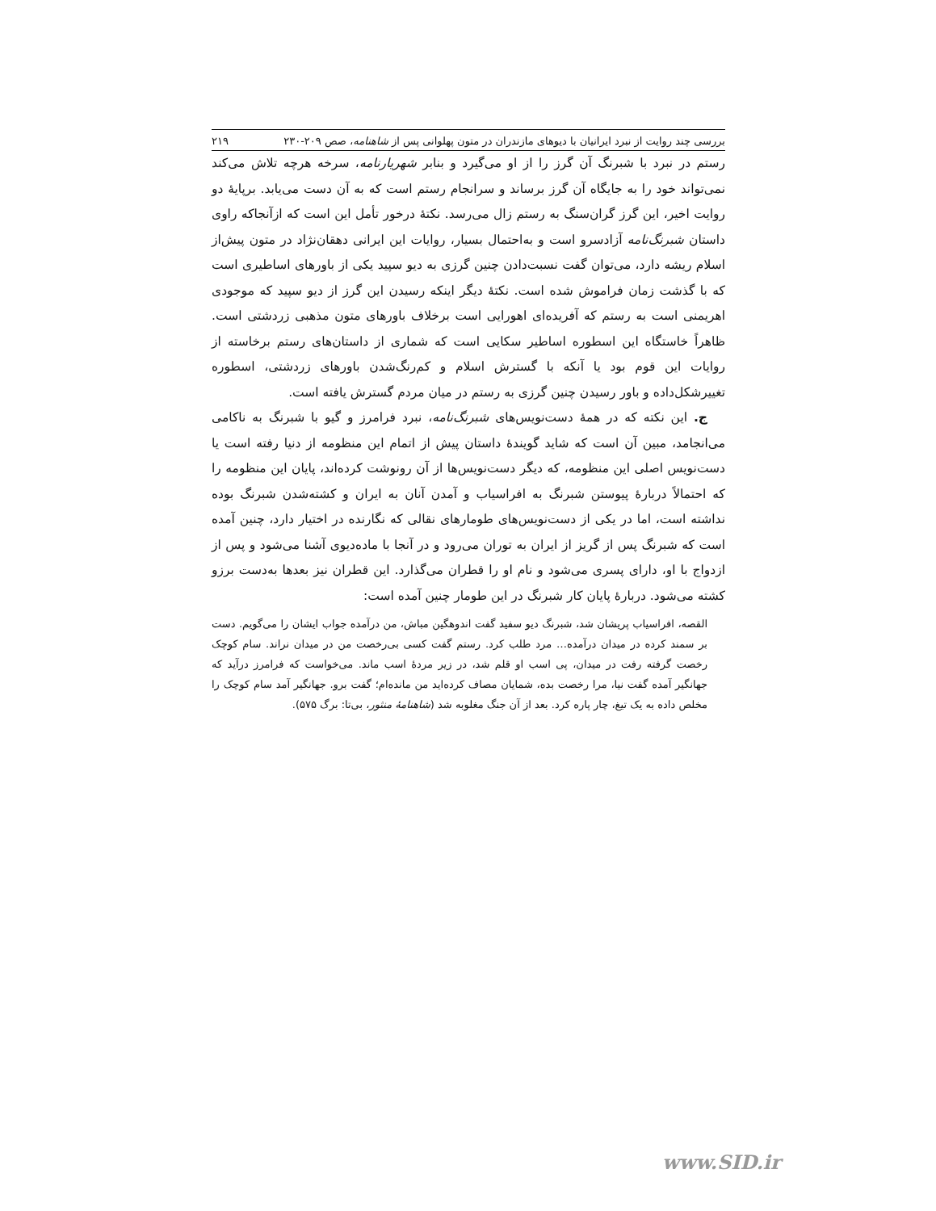بررسی چند روایت از نبرد ایرانیان با دیوهای مازندران در متون پهلوانی پس از شاهنامه، صص ۲۰۹-۲۳۰ ۲۱۹
رستم در نبرد با شبرنگ آن گرز را از او می‌گیرد و بنابر شهریارنامه، سرخه هرچه تلاش می‌کند نمی‌تواند خود را به جایگاه آن گرز برساند و سرانجام رستم است که به آن دست می‌یابد. برپایهٔ دو روایت اخیر، این گرز گران‌سنگ به رستم زال می‌رسد. نکتهٔ درخور تأمل این است که ازآنجاکه راوی داستان شبرنگ‌نامه آزادسرو است و به‌احتمال بسیار، روایات این ایرانی دهقان‌نژاد در متون پیش‌از اسلام ریشه دارد، می‌توان گفت نسبت‌دادن چنین گرزی به دیو سپید یکی از باورهای اساطیری است که با گذشت زمان فراموش شده است. نکتهٔ دیگر اینکه رسیدن این گرز از دیو سپید که موجودی اهریمنی است به رستم که آفریده‌ای اهورایی است برخلاف باورهای متون مذهبی زردشتی است. ظاهراً خاستگاه این اسطوره اساطیر سکایی است که شماری از داستان‌های رستم برخاسته از روایات این قوم بود یا آنکه با گسترش اسلام و کم‌رنگ‌شدن باورهای زردشتی، اسطوره تغییرشکل‌داده و باور رسیدن چنین گرزی به رستم در میان مردم گسترش یافته است.
ج. این نکته که در همهٔ دست‌نویس‌های شبرنگ‌نامه، نبرد فرامرز و گیو با شبرنگ به ناکامی می‌انجامد، مبین آن است که شاید گویندهٔ داستان پیش از اتمام این منظومه از دنیا رفته است یا دست‌نویس اصلی این منظومه، که دیگر دست‌نویس‌ها از آن رونوشت کرده‌اند، پایان این منظومه را که احتمالاً دربارهٔ پیوستن شبرنگ به افراسیاب و آمدن آنان به ایران و کشته‌شدن شبرنگ بوده نداشته است، اما در یکی از دست‌نویس‌های طومارهای نقالی که نگارنده در اختیار دارد، چنین آمده است که شبرنگ پس از گریز از ایران به توران می‌رود و در آنجا با ماده‌دیوی آشنا می‌شود و پس از ازدواج با او، دارای پسری می‌شود و نام او را قطران می‌گذارد. این قطران نیز بعدها به‌دست برزو کشته می‌شود. دربارهٔ پایان کار شبرنگ در این طومار چنین آمده است:
القصه، افراسیاب پریشان شد، شبرنگ دیو سفید گفت اندوهگین مباش، من درآمده جواب ایشان را می‌گویم. دست بر سمند کرده در میدان درآمده… مرد طلب کرد. رستم گفت کسی بی‌رخصت من در میدان نراند. سام کوچک رخصت گرفته رفت در میدان، پی اسب او قلم شد، در زیر مردهٔ اسب ماند. می‌خواست که فرامرز درآید که جهانگیر آمده گفت نیا، مرا رخصت بده، شمایان مصاف کرده‌اید من مانده‌ام؛ گفت برو. جهانگیر آمد سام کوچک را مخلص داده به یک تیغ، چار پاره کرد. بعد از آن جنگ مغلوبه شد (شاهنامهٔ منثور، بی‌تا: برگ ۵۷۵).
www.SID.ir